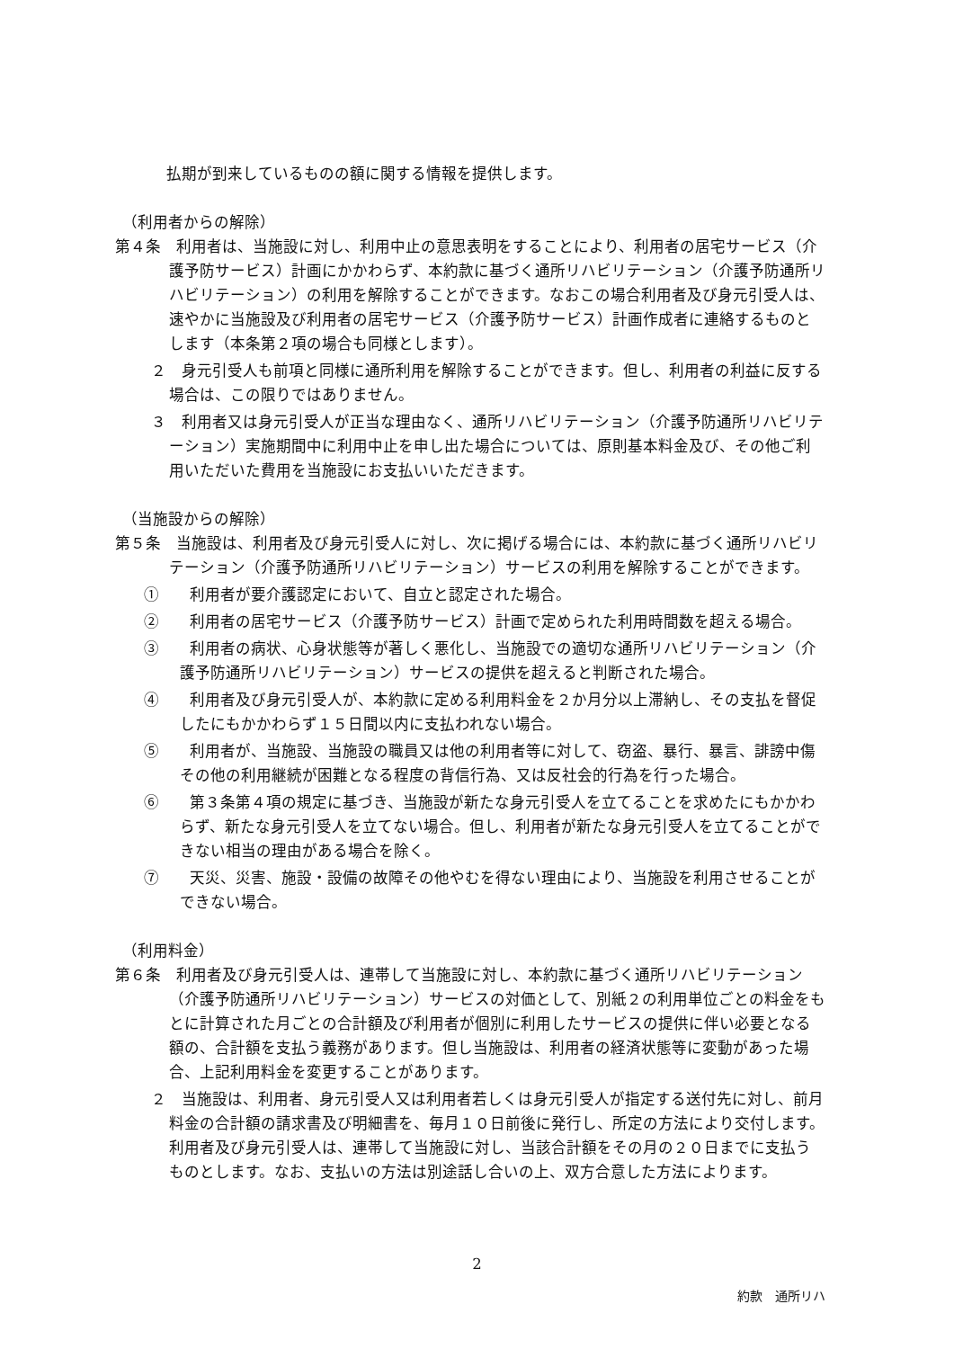払期が到来しているものの額に関する情報を提供します。
（利用者からの解除）
第４条　利用者は、当施設に対し、利用中止の意思表明をすることにより、利用者の居宅サービス（介護予防サービス）計画にかかわらず、本約款に基づく通所リハビリテーション（介護予防通所リハビリテーション）の利用を解除することができます。なおこの場合利用者及び身元引受人は、速やかに当施設及び利用者の居宅サービス（介護予防サービス）計画作成者に連絡するものとします（本条第２項の場合も同様とします）。
２　身元引受人も前項と同様に通所利用を解除することができます。但し、利用者の利益に反する場合は、この限りではありません。
３　利用者又は身元引受人が正当な理由なく、通所リハビリテーション（介護予防通所リハビリテーション）実施期間中に利用中止を申し出た場合については、原則基本料金及び、その他ご利用いただいた費用を当施設にお支払いいただきます。
（当施設からの解除）
第５条　当施設は、利用者及び身元引受人に対し、次に掲げる場合には、本約款に基づく通所リハビリテーション（介護予防通所リハビリテーション）サービスの利用を解除することができます。
①　　利用者が要介護認定において、自立と認定された場合。
②　　利用者の居宅サービス（介護予防サービス）計画で定められた利用時間数を超える場合。
③　　利用者の病状、心身状態等が著しく悪化し、当施設での適切な通所リハビリテーション（介護予防通所リハビリテーション）サービスの提供を超えると判断された場合。
④　　利用者及び身元引受人が、本約款に定める利用料金を２か月分以上滞納し、その支払を督促したにもかかわらず１５日間以内に支払われない場合。
⑤　　利用者が、当施設、当施設の職員又は他の利用者等に対して、窃盗、暴行、暴言、誹謗中傷その他の利用継続が困難となる程度の背信行為、又は反社会的行為を行った場合。
⑥　　第３条第４項の規定に基づき、当施設が新たな身元引受人を立てることを求めたにもかかわらず、新たな身元引受人を立てない場合。但し、利用者が新たな身元引受人を立てることができない相当の理由がある場合を除く。
⑦　　天災、災害、施設・設備の故障その他やむを得ない理由により、当施設を利用させることができない場合。
（利用料金）
第６条　利用者及び身元引受人は、連帯して当施設に対し、本約款に基づく通所リハビリテーション（介護予防通所リハビリテーション）サービスの対価として、別紙２の利用単位ごとの料金をもとに計算された月ごとの合計額及び利用者が個別に利用したサービスの提供に伴い必要となる額の、合計額を支払う義務があります。但し当施設は、利用者の経済状態等に変動があった場合、上記利用料金を変更することがあります。
２　当施設は、利用者、身元引受人又は利用者若しくは身元引受人が指定する送付先に対し、前月料金の合計額の請求書及び明細書を、毎月１０日前後に発行し、所定の方法により交付します。利用者及び身元引受人は、連帯して当施設に対し、当該合計額をその月の２０日までに支払うものとします。なお、支払いの方法は別途話し合いの上、双方合意した方法によります。
2
約款　通所リハ